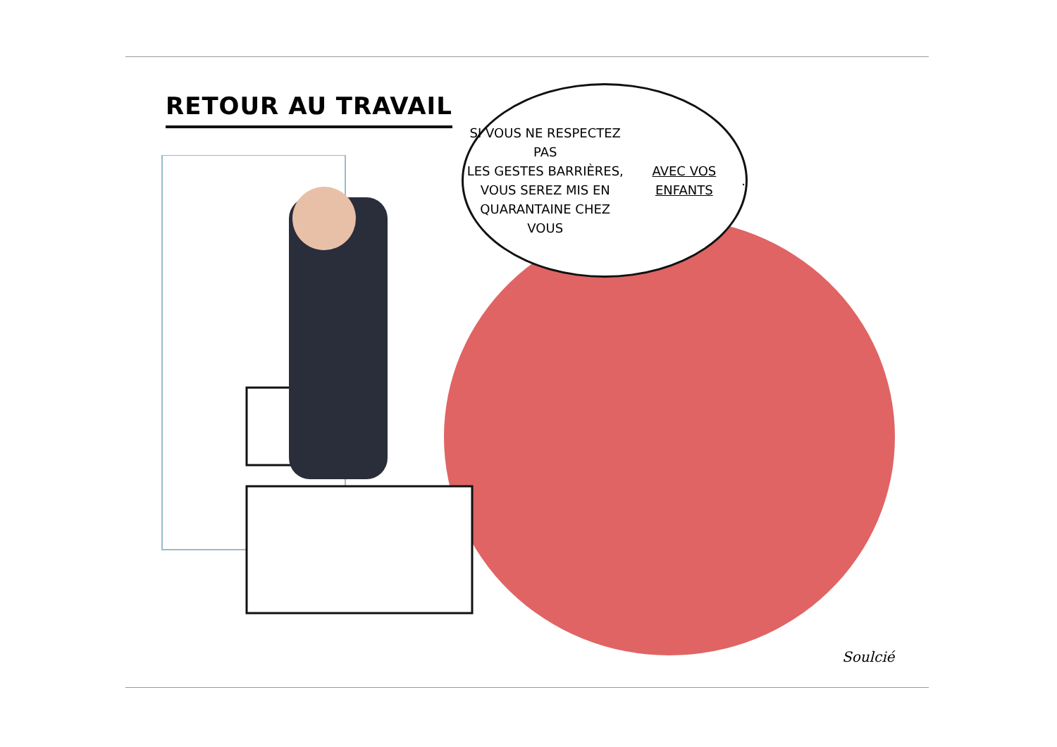RETOUR AU TRAVAIL
SI VOUS NE RESPECTEZ PAS
LES GESTES BARRIÈRES,
VOUS SEREZ MIS EN
QUARANTAINE CHEZ VOUS
AVEC VOS ENFANTS.
Soulcié